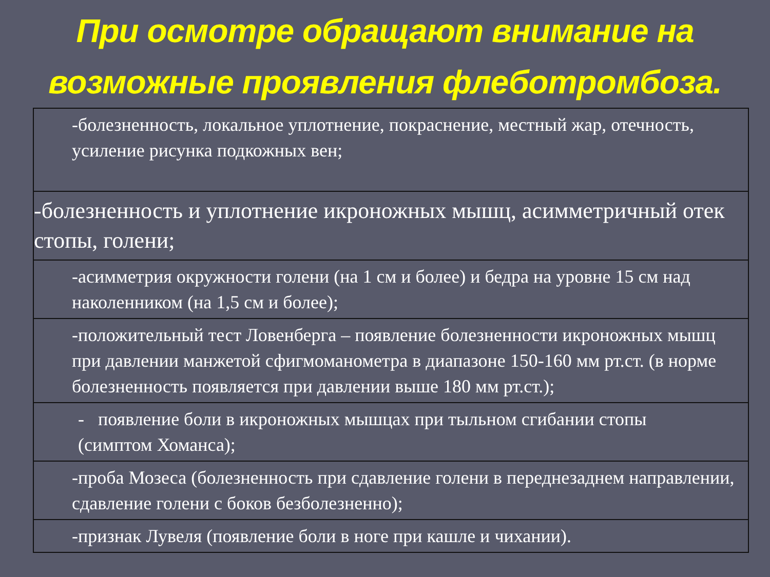При осмотре обращают внимание на возможные проявления флеботромбоза.
| -болезненность, локальное уплотнение, покраснение, местный жар, отечность, усиление рисунка подкожных вен; |
| -болезненность и уплотнение икроножных мышц, асимметричный отек стопы, голени; |
| -асимметрия окружности голени (на 1 см и более) и бедра на уровне 15 см над наколенником (на 1,5 см и более); |
| -положительный тест Ловенберга – появление болезненности икроножных мышц при давлении манжетой сфигмоманометра в диапазоне 150-160 мм рт.ст. (в норме болезненность появляется при давлении выше 180 мм рт.ст.); |
| - появление боли в икроножных мышцах при тыльном сгибании стопы (симптом Хоманса); |
| -проба Мозеса (болезненность при сдавление голени в переднезаднем направлении, сдавление голени с боков безболезненно); |
| -признак Лувеля (появление боли в ноге при кашле и чихании). |